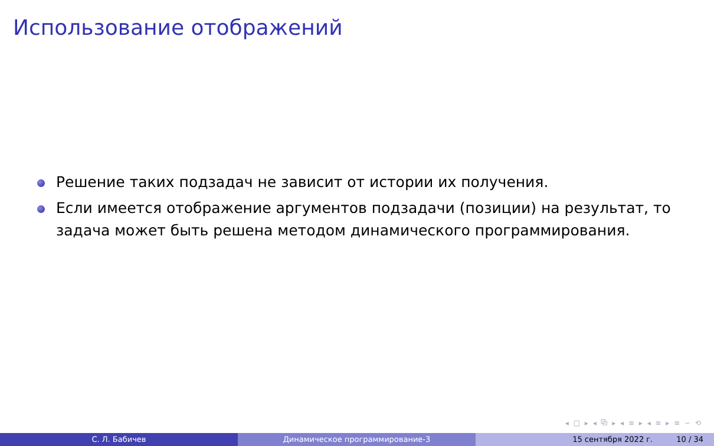Использование отображений
Решение таких подзадач не зависит от истории их получения.
Если имеется отображение аргументов подзадачи (позиции) на результат, то задача может быть решена методом динамического программирования.
◂ □ ▸ ◂ ⧉ ▸ ◂ ≡ ▸ ◂ ≡ ▸ ≡ ∽ ⟲
С. Л. Бабичев Динамическое программирование-3 15 сентября 2022 г. 10 / 34